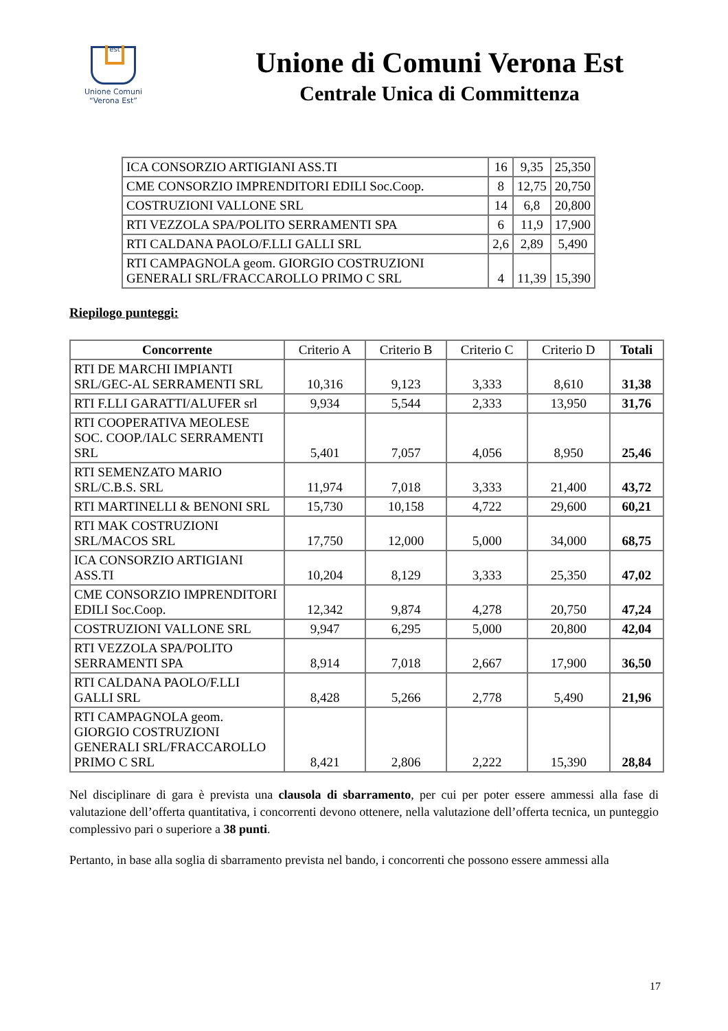est
Unione Comuni
“Verona Est”
Unione di Comuni Verona Est
Centrale Unica di Committenza
| ICA CONSORZIO ARTIGIANI ASS.TI | 16 | 9,35 | 25,350 |
| CME CONSORZIO IMPRENDITORI EDILI Soc.Coop. | 8 | 12,75 | 20,750 |
| COSTRUZIONI VALLONE SRL | 14 | 6,8 | 20,800 |
| RTI VEZZOLA SPA/POLITO SERRAMENTI SPA | 6 | 11,9 | 17,900 |
| RTI CALDANA PAOLO/F.LLI GALLI SRL | 2,6 | 2,89 | 5,490 |
| RTI CAMPAGNOLA geom. GIORGIO COSTRUZIONI GENERALI SRL/FRACCAROLLO PRIMO C SRL | 4 | 11,39 | 15,390 |
Riepilogo punteggi:
| Concorrente | Criterio A | Criterio B | Criterio C | Criterio D | Totali |
| --- | --- | --- | --- | --- | --- |
| RTI DE MARCHI IMPIANTI SRL/GEC-AL SERRAMENTI SRL | 10,316 | 9,123 | 3,333 | 8,610 | 31,38 |
| RTI F.LLI GARATTI/ALUFER srl | 9,934 | 5,544 | 2,333 | 13,950 | 31,76 |
| RTI COOPERATIVA MEOLESE SOC. COOP./IALC SERRAMENTI SRL | 5,401 | 7,057 | 4,056 | 8,950 | 25,46 |
| RTI SEMENZATO MARIO SRL/C.B.S. SRL | 11,974 | 7,018 | 3,333 | 21,400 | 43,72 |
| RTI MARTINELLI & BENONI SRL | 15,730 | 10,158 | 4,722 | 29,600 | 60,21 |
| RTI MAK COSTRUZIONI SRL/MACOS SRL | 17,750 | 12,000 | 5,000 | 34,000 | 68,75 |
| ICA CONSORZIO ARTIGIANI ASS.TI | 10,204 | 8,129 | 3,333 | 25,350 | 47,02 |
| CME CONSORZIO IMPRENDITORI EDILI Soc.Coop. | 12,342 | 9,874 | 4,278 | 20,750 | 47,24 |
| COSTRUZIONI VALLONE SRL | 9,947 | 6,295 | 5,000 | 20,800 | 42,04 |
| RTI VEZZOLA SPA/POLITO SERRAMENTI SPA | 8,914 | 7,018 | 2,667 | 17,900 | 36,50 |
| RTI CALDANA PAOLO/F.LLI GALLI SRL | 8,428 | 5,266 | 2,778 | 5,490 | 21,96 |
| RTI CAMPAGNOLA geom. GIORGIO COSTRUZIONI GENERALI SRL/FRACCAROLLO PRIMO C SRL | 8,421 | 2,806 | 2,222 | 15,390 | 28,84 |
Nel disciplinare di gara è prevista una clausola di sbarramento, per cui per poter essere ammessi alla fase di valutazione dell’offerta quantitativa, i concorrenti devono ottenere, nella valutazione dell’offerta tecnica, un punteggio complessivo pari o superiore a 38 punti.
Pertanto, in base alla soglia di sbarramento prevista nel bando, i concorrenti che possono essere ammessi alla
17